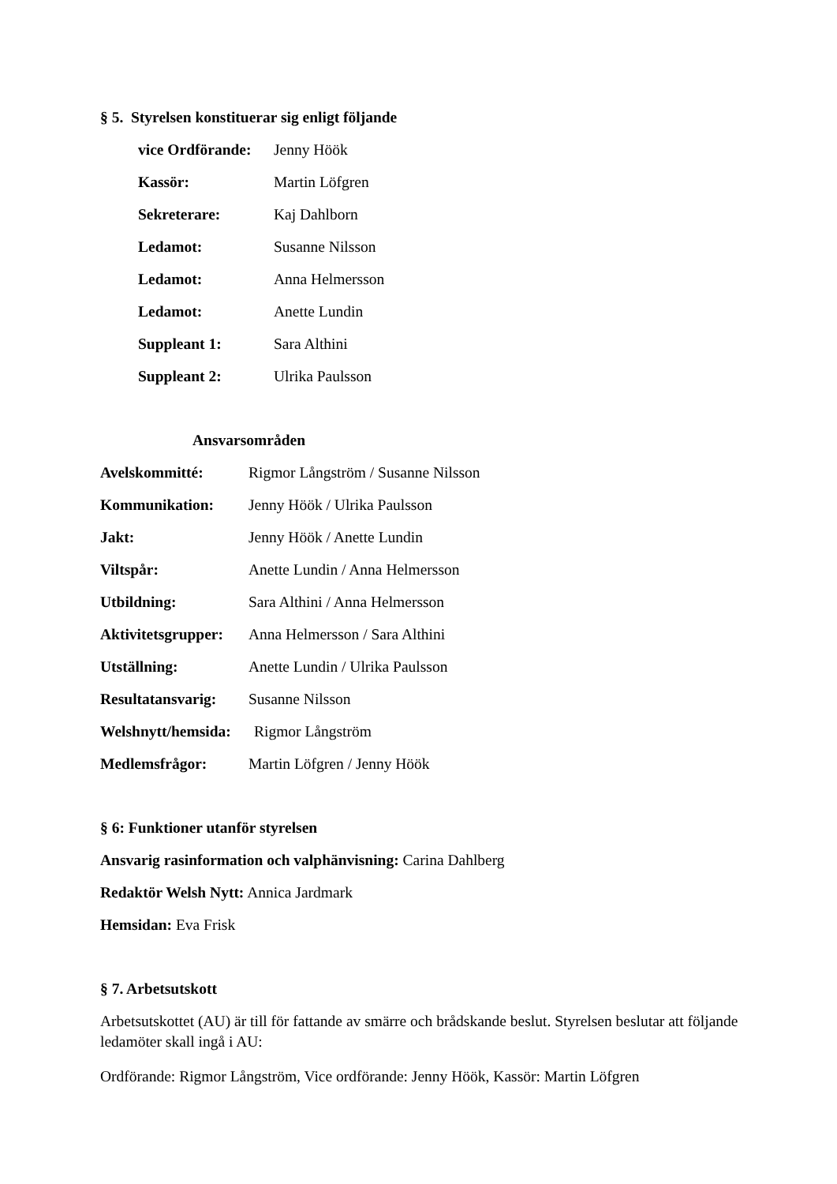§ 5. Styrelsen konstituerar sig enligt följande
vice Ordförande: Jenny Höök
Kassör: Martin Löfgren
Sekreterare: Kaj Dahlborn
Ledamot: Susanne Nilsson
Ledamot: Anna Helmersson
Ledamot: Anette Lundin
Suppleant 1: Sara Althini
Suppleant 2: Ulrika Paulsson
Ansvarsområden
Avelskommitté: Rigmor Långström / Susanne Nilsson
Kommunikation: Jenny Höök / Ulrika Paulsson
Jakt: Jenny Höök / Anette Lundin
Viltspår: Anette Lundin / Anna Helmersson
Utbildning: Sara Althini / Anna Helmersson
Aktivitetsgrupper: Anna Helmersson / Sara Althini
Utställning: Anette Lundin / Ulrika Paulsson
Resultatansvarig: Susanne Nilsson
Welshnytt/hemsida: Rigmor Långström
Medlemsfrågor: Martin Löfgren / Jenny Höök
§ 6: Funktioner utanför styrelsen
Ansvarig rasinformation och valphänvisning: Carina Dahlberg
Redaktör Welsh Nytt: Annica Jardmark
Hemsidan: Eva Frisk
§ 7. Arbetsutskott
Arbetsutskottet (AU) är till för fattande av smärre och brådskande beslut. Styrelsen beslutar att följande ledamöter skall ingå i AU:
Ordförande: Rigmor Långström, Vice ordförande: Jenny Höök, Kassör: Martin Löfgren